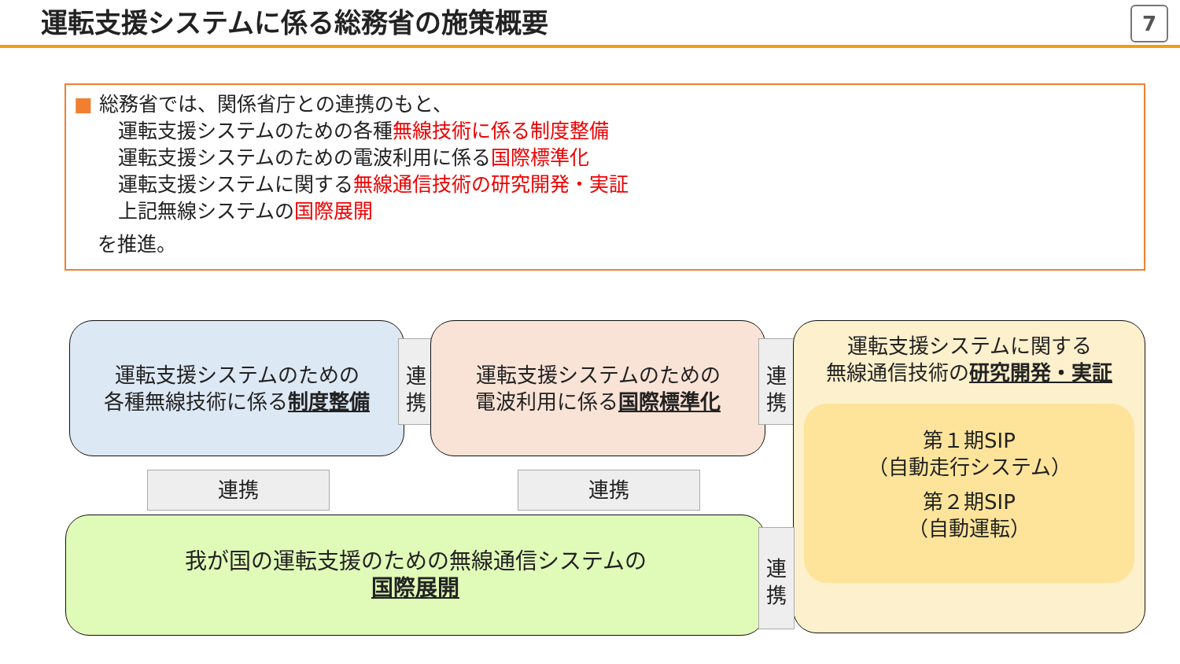運転支援システムに係る総務省の施策概要
7
■ 総務省では、関係省庁との連携のもと、
運転支援システムのための各種無線技術に係る制度整備
運転支援システムのための電波利用に係る国際標準化
運転支援システムに関する無線通信技術の研究開発・実証
上記無線システムの国際展開
を推進。
運転支援システムのための
各種無線技術に係る制度整備
連
携
運転支援システムのための
電波利用に係る国際標準化
連
携
運転支援システムに関する
無線通信技術の研究開発・実証
第１期SIP
（自動走行システム）
第２期SIP
（自動運転）
連携 連携
我が国の運転支援のための無線通信システムの
国際展開
連
携